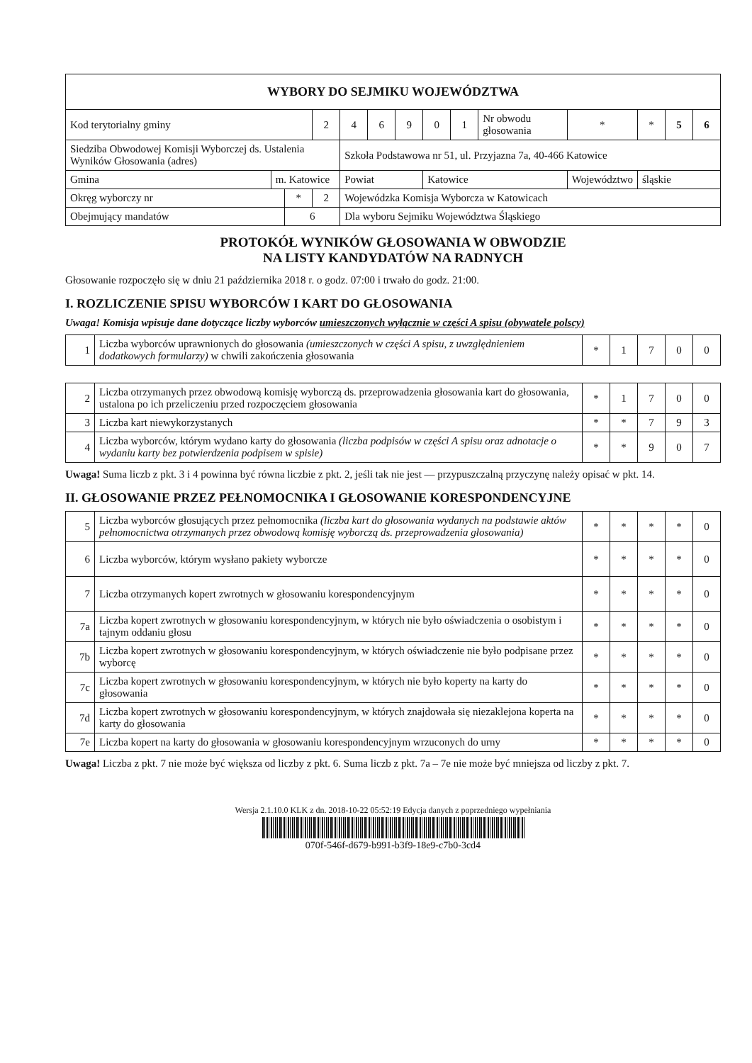| WYBORY DO SEJMIKU WOJEWÓDZTWA | | | | | | | | | | | | | |
| Kod terytorialny gminy | | | 2 | 4 | 6 | 9 | 0 | 1 | Nr obwodu głosowania | * | * | 5 | 6 |
| Siedziba Obwodowej Komisji Wyborczej ds. Ustalenia Wyników Głosowania (adres) | | | | Szkoła Podstawowa nr 51, ul. Przyjazna 7a, 40-466 Katowice | | | | | | | | | |
| Gmina | m. Katowice | | | Powiat | | | Katowice | | | Województwo | śląskie | | |
| Okręg wyborczy nr | | * | 2 | Wojewódzka Komisja Wyborcza w Katowicach | | | | | | | | | |
| Obejmujący mandatów | | 6 | | Dla wyboru Sejmiku Województwa Śląskiego | | | | | | | | | |
PROTOKÓŁ WYNIKÓW GŁOSOWANIA W OBWODZIE
NA LISTY KANDYDATÓW NA RADNYCH
Głosowanie rozpoczęło się w dniu 21 października 2018 r. o godz. 07:00 i trwało do godz. 21:00.
I. ROZLICZENIE SPISU WYBORCÓW I KART DO GŁOSOWANIA
Uwaga! Komisja wpisuje dane dotyczące liczby wyborców umieszczonych wyłącznie w części A spisu (obywatele polscy)
| 1 | Liczba wyborców uprawnionych do głosowania (umieszczonych w części A spisu, z uwzględnieniem dodatkowych formularzy) w chwili zakończenia głosowania | * | 1 | 7 | 0 | 0 |
| 2 | Liczba otrzymanych przez obwodową komisję wyborczą ds. przeprowadzenia głosowania kart do głosowania, ustalona po ich przeliczeniu przed rozpoczęciem głosowania | * | 1 | 7 | 0 | 0 |
| 3 | Liczba kart niewykorzystanych | * | * | 7 | 9 | 3 |
| 4 | Liczba wyborców, którym wydano karty do głosowania (liczba podpisów w części A spisu oraz adnotacje o wydaniu karty bez potwierdzenia podpisem w spisie) | * | * | 9 | 0 | 7 |
Uwaga! Suma liczb z pkt. 3 i 4 powinna być równa liczbie z pkt. 2, jeśli tak nie jest — przypuszczalną przyczynę należy opisać w pkt. 14.
II. GŁOSOWANIE PRZEZ PEŁNOMOCNIKA I GŁOSOWANIE KORESPONDENCYJNE
| 5 | Liczba wyborców głosujących przez pełnomocnika (liczba kart do głosowania wydanych na podstawie aktów pełnomocnictwa otrzymanych przez obwodową komisję wyborczą ds. przeprowadzenia głosowania) | * | * | * | * | 0 |
| 6 | Liczba wyborców, którym wysłano pakiety wyborcze | * | * | * | * | 0 |
| 7 | Liczba otrzymanych kopert zwrotnych w głosowaniu korespondencyjnym | * | * | * | * | 0 |
| 7a | Liczba kopert zwrotnych w głosowaniu korespondencyjnym, w których nie było oświadczenia o osobistym i tajnym oddaniu głosu | * | * | * | * | 0 |
| 7b | Liczba kopert zwrotnych w głosowaniu korespondencyjnym, w których oświadczenie nie było podpisane przez wyborcę | * | * | * | * | 0 |
| 7c | Liczba kopert zwrotnych w głosowaniu korespondencyjnym, w których nie było koperty na karty do głosowania | * | * | * | * | 0 |
| 7d | Liczba kopert zwrotnych w głosowaniu korespondencyjnym, w których znajdowała się niezaklejona koperta na karty do głosowania | * | * | * | * | 0 |
| 7e | Liczba kopert na karty do głosowania w głosowaniu korespondencyjnym wrzuconych do urny | * | * | * | * | 0 |
Uwaga! Liczba z pkt. 7 nie może być większa od liczby z pkt. 6. Suma liczb z pkt. 7a – 7e nie może być mniejsza od liczby z pkt. 7.
Wersja 2.1.10.0 KLK z dn. 2018-10-22 05:52:19 Edycja danych z poprzedniego wypełniania
070f-546f-d679-b991-b3f9-18e9-c7b0-3cd4